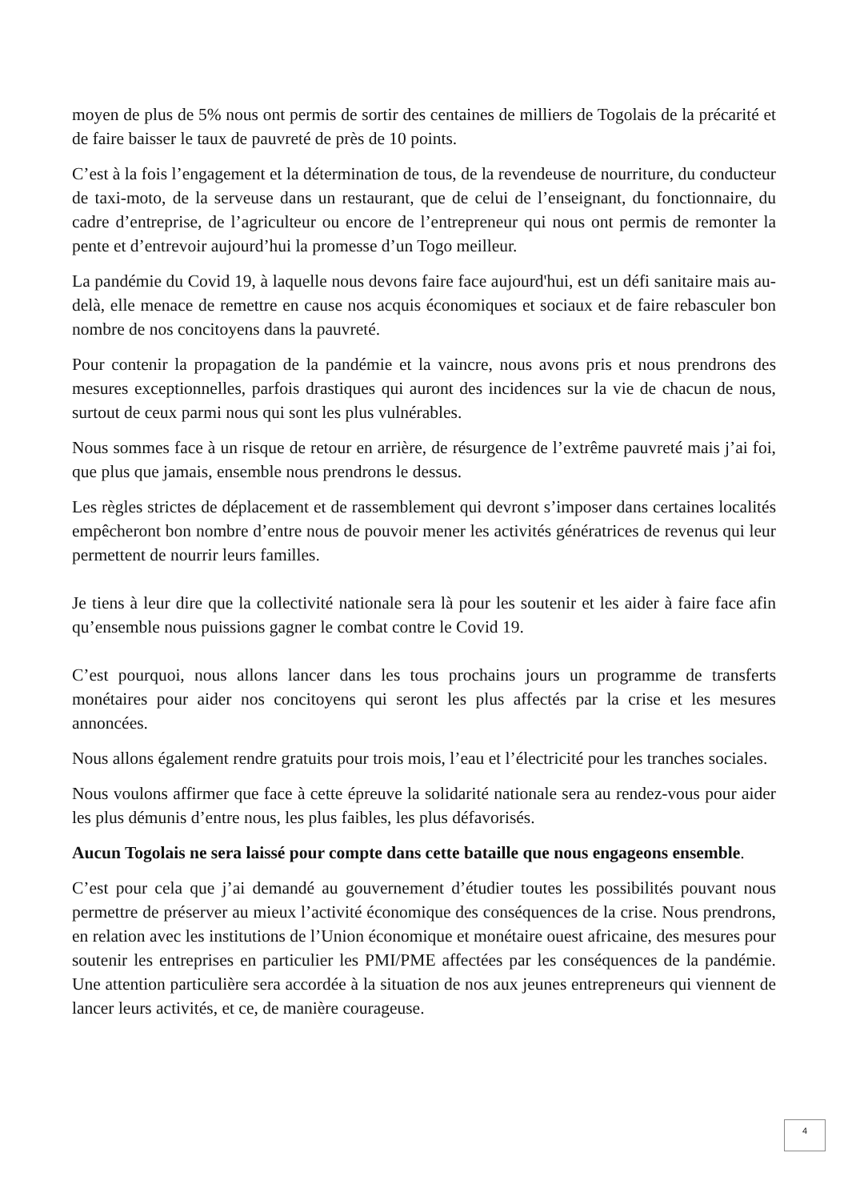moyen de plus de 5% nous ont permis de sortir des centaines de milliers de Togolais de la précarité et de faire baisser le taux de pauvreté de près de 10 points.
C’est à la fois l’engagement et la détermination de tous, de la revendeuse de nourriture, du conducteur de taxi-moto, de la serveuse dans un restaurant, que de celui de l’enseignant, du fonctionnaire, du cadre d’entreprise, de l’agriculteur ou encore de l’entrepreneur qui nous ont permis de remonter la pente et d’entrevoir aujourd’hui la promesse d’un Togo meilleur.
La pandémie du Covid 19, à laquelle nous devons faire face aujourd'hui, est un défi sanitaire mais au-delà, elle menace de remettre en cause nos acquis économiques et sociaux et de faire rebasculer bon nombre de nos concitoyens dans la pauvreté.
Pour contenir la propagation de la pandémie et la vaincre, nous avons pris et nous prendrons des mesures exceptionnelles, parfois drastiques qui auront des incidences sur la vie de chacun de nous, surtout de ceux parmi nous qui sont les plus vulnérables.
Nous sommes face à un risque de retour en arrière, de résurgence de l’extrême pauvreté mais j’ai foi, que plus que jamais, ensemble nous prendrons le dessus.
Les règles strictes de déplacement et de rassemblement qui devront s’imposer dans certaines localités empêcheront bon nombre d’entre nous de pouvoir mener les activités génératrices de revenus qui leur permettent de nourrir leurs familles.
Je tiens à leur dire que la collectivité nationale sera là pour les soutenir et les aider à faire face afin qu’ensemble nous puissions gagner le combat contre le Covid 19.
C’est pourquoi, nous allons lancer dans les tous prochains jours un programme de transferts monétaires pour aider nos concitoyens qui seront les plus affectés par la crise et les mesures annoncées.
Nous allons également rendre gratuits pour trois mois, l’eau et l’électricité pour les tranches sociales.
Nous voulons affirmer que face à cette épreuve la solidarité nationale sera au rendez-vous pour aider les plus démunis d’entre nous, les plus faibles, les plus défavorisés.
Aucun Togolais ne sera laissé pour compte dans cette bataille que nous engageons ensemble.
C’est pour cela que j’ai demandé au gouvernement d’étudier toutes les possibilités pouvant nous permettre de préserver au mieux l’activité économique des conséquences de la crise. Nous prendrons, en relation avec les institutions de l’Union économique et monétaire ouest africaine, des mesures pour soutenir les entreprises en particulier les PMI/PME affectées par les conséquences de la pandémie. Une attention particulière sera accordée à la situation de nos aux jeunes entrepreneurs qui viennent de lancer leurs activités, et ce, de manière courageuse.
4